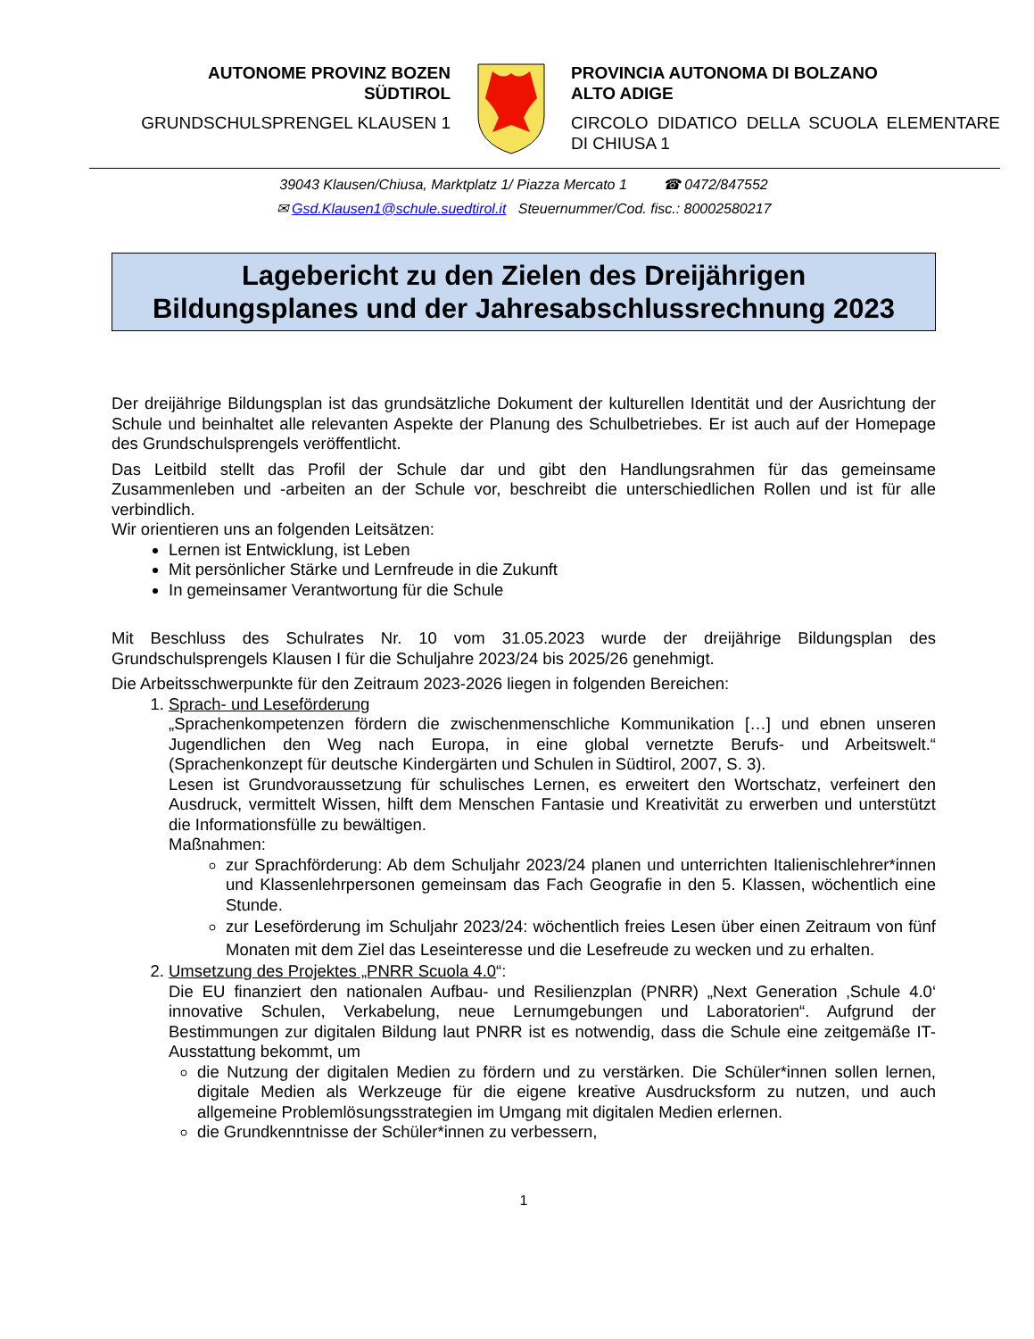AUTONOME PROVINZ BOZEN
SÜDTIROL
GRUNDSCHULSPRENGEL KLAUSEN 1
PROVINCIA AUTONOMA DI BOLZANO
ALTO ADIGE
CIRCOLO DIDATICO DELLA SCUOLA ELEMENTARE DI CHIUSA 1
39043 Klausen/Chiusa, Marktplatz 1/ Piazza Mercato 1 ☎ 0472/847552
✉ Gsd.Klausen1@schule.suedtirol.it Steuernummer/Cod. fisc.: 80002580217
Lagebericht zu den Zielen des Dreijährigen
Bildungsplanes und der Jahresabschlussrechnung 2023
Der dreijährige Bildungsplan ist das grundsätzliche Dokument der kulturellen Identität und der Ausrichtung der Schule und beinhaltet alle relevanten Aspekte der Planung des Schulbetriebes. Er ist auch auf der Homepage des Grundschulsprengels veröffentlicht.
Das Leitbild stellt das Profil der Schule dar und gibt den Handlungsrahmen für das gemeinsame Zusammenleben und -arbeiten an der Schule vor, beschreibt die unterschiedlichen Rollen und ist für alle verbindlich.
Wir orientieren uns an folgenden Leitsätzen:
Lernen ist Entwicklung, ist Leben
Mit persönlicher Stärke und Lernfreude in die Zukunft
In gemeinsamer Verantwortung für die Schule
Mit Beschluss des Schulrates Nr. 10 vom 31.05.2023 wurde der dreijährige Bildungsplan des Grundschulsprengels Klausen I für die Schuljahre 2023/24 bis 2025/26 genehmigt.
Die Arbeitsschwerpunkte für den Zeitraum 2023-2026 liegen in folgenden Bereichen:
1. Sprach- und Leseförderung
„Sprachenkompetenzen fördern die zwischenmenschliche Kommunikation […] und ebnen unseren Jugendlichen den Weg nach Europa, in eine global vernetzte Berufs- und Arbeitswelt.“ (Sprachenkonzept für deutsche Kindergärten und Schulen in Südtirol, 2007, S. 3).
Lesen ist Grundvoraussetzung für schulisches Lernen, es erweitert den Wortschatz, verfeinert den Ausdruck, vermittelt Wissen, hilft dem Menschen Fantasie und Kreativität zu erwerben und unterstützt die Informationsfülle zu bewältigen.
Maßnahmen:
zur Sprachförderung: Ab dem Schuljahr 2023/24 planen und unterrichten Italienischlehrer*innen und Klassenlehrpersonen gemeinsam das Fach Geografie in den 5. Klassen, wöchentlich eine Stunde.
zur Leseförderung im Schuljahr 2023/24: wöchentlich freies Lesen über einen Zeitraum von fünf Monaten mit dem Ziel das Leseinteresse und die Lesefreude zu wecken und zu erhalten.
2. Umsetzung des Projektes „PNRR Scuola 4.0“:
Die EU finanziert den nationalen Aufbau- und Resilienzplan (PNRR) „Next Generation ‚Schule 4.0‘ innovative Schulen, Verkabelung, neue Lernumgebungen und Laboratorien“. Aufgrund der Bestimmungen zur digitalen Bildung laut PNRR ist es notwendig, dass die Schule eine zeitgemäße IT-Ausstattung bekommt, um
die Nutzung der digitalen Medien zu fördern und zu verstärken. Die Schüler*innen sollen lernen, digitale Medien als Werkzeuge für die eigene kreative Ausdrucksform zu nutzen, und auch allgemeine Problemlösungsstrategien im Umgang mit digitalen Medien erlernen.
die Grundkenntnisse der Schüler*innen zu verbessern,
1